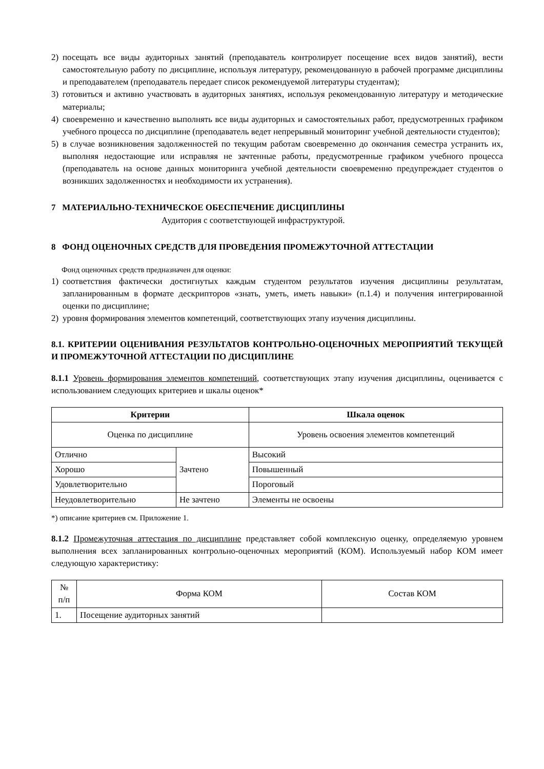2) посещать все виды аудиторных занятий (преподаватель контролирует посещение всех видов занятий), вести самостоятельную работу по дисциплине, используя литературу, рекомендованную в рабочей программе дисциплины и преподавателем (преподаватель передает список рекомендуемой литературы студентам);
3) готовиться и активно участвовать в аудиторных занятиях, используя рекомендованную литературу и методические материалы;
4) своевременно и качественно выполнять все виды аудиторных и самостоятельных работ, предусмотренных графиком учебного процесса по дисциплине (преподаватель ведет непрерывный мониторинг учебной деятельности студентов);
5) в случае возникновения задолженностей по текущим работам своевременно до окончания семестра устранить их, выполняя недостающие или исправляя не зачтенные работы, предусмотренные графиком учебного процесса (преподаватель на основе данных мониторинга учебной деятельности своевременно предупреждает студентов о возникших задолженностях и необходимости их устранения).
7 МАТЕРИАЛЬНО-ТЕХНИЧЕСКОЕ ОБЕСПЕЧЕНИЕ ДИСЦИПЛИНЫ
Аудитория с соответствующей инфраструктурой.
8 ФОНД ОЦЕНОЧНЫХ СРЕДСТВ ДЛЯ ПРОВЕДЕНИЯ ПРОМЕЖУТОЧНОЙ АТТЕСТАЦИИ
Фонд оценочных средств предназначен для оценки:
1) соответствия фактически достигнутых каждым студентом результатов изучения дисциплины результатам, запланированным в формате дескрипторов «знать, уметь, иметь навыки» (п.1.4) и получения интегрированной оценки по дисциплине;
2) уровня формирования элементов компетенций, соответствующих этапу изучения дисциплины.
8.1. КРИТЕРИИ ОЦЕНИВАНИЯ РЕЗУЛЬТАТОВ КОНТРОЛЬНО-ОЦЕНОЧНЫХ МЕРОПРИЯТИЙ ТЕКУЩЕЙ И ПРОМЕЖУТОЧНОЙ АТТЕСТАЦИИ ПО ДИСЦИПЛИНЕ
8.1.1 Уровень формирования элементов компетенций, соответствующих этапу изучения дисциплины, оценивается с использованием следующих критериев и шкалы оценок*
| Критерии | | Шкала оценок |
| --- | --- | --- |
| Оценка по дисциплине | | Уровень освоения элементов компетенций |
| Отлично | Зачтено | Высокий |
| Хорошо | | Повышенный |
| Удовлетворительно | | Пороговый |
| Неудовлетворительно | Не зачтено | Элементы не освоены |
*) описание критериев см. Приложение 1.
8.1.2 Промежуточная аттестация по дисциплине представляет собой комплексную оценку, определяемую уровнем выполнения всех запланированных контрольно-оценочных мероприятий (КОМ). Используемый набор КОМ имеет следующую характеристику:
| № п/п | Форма КОМ | Состав КОМ |
| 1. | Посещение аудиторных занятий | |